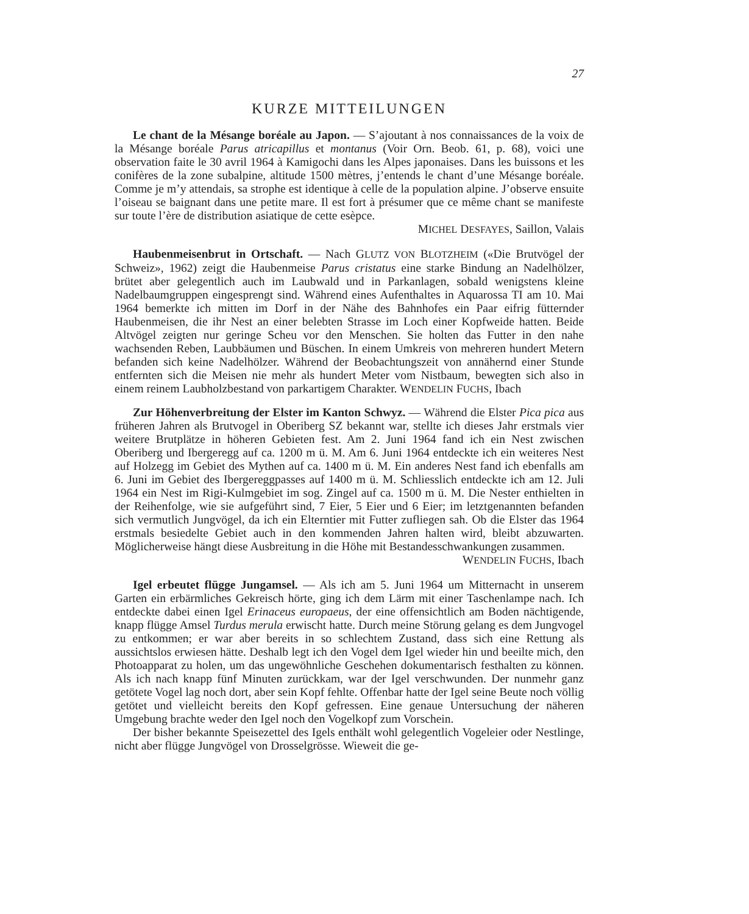27
KURZE MITTEILUNGEN
Le chant de la Mésange boréale au Japon. — S’ajoutant à nos connaissances de la voix de la Mésange boréale Parus atricapillus et montanus (Voir Orn. Beob. 61, p. 68), voici une observation faite le 30 avril 1964 à Kamigochi dans les Alpes japonaises. Dans les buissons et les conifères de la zone subalpine, altitude 1500 mètres, j’entends le chant d’une Mésange boréale. Comme je m’y attendais, sa strophe est identique à celle de la population alpine. J’observe ensuite l’oiseau se baignant dans une petite mare. Il est fort à présumer que ce même chant se manifeste sur toute l’ère de distribution asiatique de cette esèpce.
MICHEL DESFAYES, Saillon, Valais
Haubenmeisenbrut in Ortschaft. — Nach GLUTZ VON BLOTZHEIM («Die Brutvögel der Schweiz», 1962) zeigt die Haubenmeise Parus cristatus eine starke Bindung an Nadelhölzer, brütet aber gelegentlich auch im Laubwald und in Parkanlagen, sobald wenigstens kleine Nadelbaumgruppen eingesprengt sind. Während eines Aufenthaltes in Aquarossa TI am 10. Mai 1964 bemerkte ich mitten im Dorf in der Nähe des Bahnhofes ein Paar eifrig fütternder Haubenmeisen, die ihr Nest an einer belebten Strasse im Loch einer Kopfweide hatten. Beide Altvögel zeigten nur geringe Scheu vor den Menschen. Sie holten das Futter in den nahe wachsenden Reben, Laubbäumen und Büschen. In einem Umkreis von mehreren hundert Metern befanden sich keine Nadelhölzer. Während der Beobachtungszeit von annähernd einer Stunde entfernten sich die Meisen nie mehr als hundert Meter vom Nistbaum, bewegten sich also in einem reinem Laubholzbestand von parkartigem Charakter. WENDELIN FUCHS, Ibach
Zur Höhenverbreitung der Elster im Kanton Schwyz. — Während die Elster Pica pica aus früheren Jahren als Brutvogel in Oberiberg SZ bekannt war, stellte ich dieses Jahr erstmals vier weitere Brutplätze in höheren Gebieten fest. Am 2. Juni 1964 fand ich ein Nest zwischen Oberiberg und Ibergeregg auf ca. 1200 m ü. M. Am 6. Juni 1964 entdeckte ich ein weiteres Nest auf Holzegg im Gebiet des Mythen auf ca. 1400 m ü. M. Ein anderes Nest fand ich ebenfalls am 6. Juni im Gebiet des Ibergereggpasses auf 1400 m ü. M. Schliesslich entdeckte ich am 12. Juli 1964 ein Nest im Rigi-Kulmgebiet im sog. Zingel auf ca. 1500 m ü. M. Die Nester enthielten in der Reihenfolge, wie sie aufgeführt sind, 7 Eier, 5 Eier und 6 Eier; im letztgenannten befanden sich vermutlich Jungvögel, da ich ein Elterntier mit Futter zufliegen sah. Ob die Elster das 1964 erstmals besiedelte Gebiet auch in den kommenden Jahren halten wird, bleibt abzuwarten. Möglicherweise hängt diese Ausbreitung in die Höhe mit Bestandesschwankungen zusammen.
WENDELIN FUCHS, Ibach
Igel erbeutet flügge Jungamsel. — Als ich am 5. Juni 1964 um Mitternacht in unserem Garten ein erbärmliches Gekreisch hörte, ging ich dem Lärm mit einer Taschenlampe nach. Ich entdeckte dabei einen Igel Erinaceus europaeus, der eine offensichtlich am Boden nächtigende, knapp flügge Amsel Turdus merula erwischt hatte. Durch meine Störung gelang es dem Jungvogel zu entkommen; er war aber bereits in so schlechtem Zustand, dass sich eine Rettung als aussichtslos erwiesen hätte. Deshalb legt ich den Vogel dem Igel wieder hin und beeilte mich, den Photoapparat zu holen, um das ungewöhnliche Geschehen dokumentarisch festhalten zu können. Als ich nach knapp fünf Minuten zurückkam, war der Igel verschwunden. Der nunmehr ganz getötete Vogel lag noch dort, aber sein Kopf fehlte. Offenbar hatte der Igel seine Beute noch völlig getötet und vielleicht bereits den Kopf gefressen. Eine genaue Untersuchung der näheren Umgebung brachte weder den Igel noch den Vogelkopf zum Vorschein.
Der bisher bekannte Speisezettel des Igels enthält wohl gelegentlich Vogeleier oder Nestlinge, nicht aber flügge Jungvögel von Drosselgrösse. Wieweit die ge-